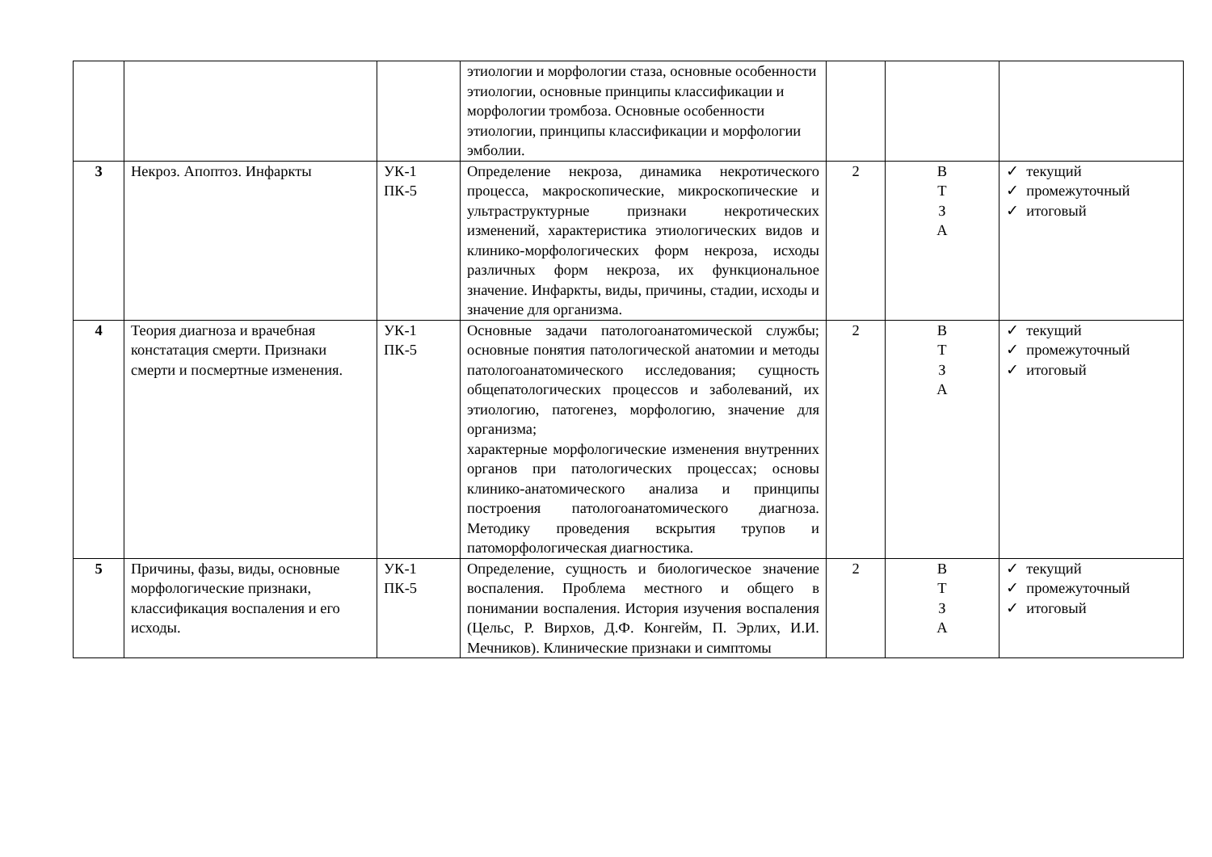| | | | этиологии и морфологии стаза, основные особенности этиологии, основные принципы классификации и морфологии тромбоза. Основные особенности этиологии, принципы классификации и морфологии эмболии. | | | |
| 3 | Некроз. Апоптоз. Инфаркты | УК-1 ПК-5 | Определение некроза, динамика некротического процесса, макроскопические, микроскопические и ультраструктурные признаки некротических изменений, характеристика этиологических видов и клинико-морфологических форм некроза, исходы различных форм некроза, их функциональное значение. Инфаркты, виды, причины, стадии, исходы и значение для организма. | 2 | В Т З А | ✓ текущий ✓ промежуточный ✓ итоговый |
| 4 | Теория диагноза и врачебная констатация смерти. Признаки смерти и посмертные изменения. | УК-1 ПК-5 | Основные задачи патологоанатомической службы; основные понятия патологической анатомии и методы патологоанатомического исследования; сущность общепатологических процессов и заболеваний, их этиологию, патогенез, морфологию, значение для организма; характерные морфологические изменения внутренних органов при патологических процессах; основы клинико-анатомического анализа и принципы построения патологоанатомического диагноза. Методику проведения вскрытия трупов и патоморфологическая диагностика. | 2 | В Т З А | ✓ текущий ✓ промежуточный ✓ итоговый |
| 5 | Причины, фазы, виды, основные морфологические признаки, классификация воспаления и его исходы. | УК-1 ПК-5 | Определение, сущность и биологическое значение воспаления. Проблема местного и общего в понимании воспаления. История изучения воспаления (Цельс, Р. Вирхов, Д.Ф. Конгейм, П. Эрлих, И.И. Мечников). Клинические признаки и симптомы | 2 | В Т З А | ✓ текущий ✓ промежуточный ✓ итоговый |